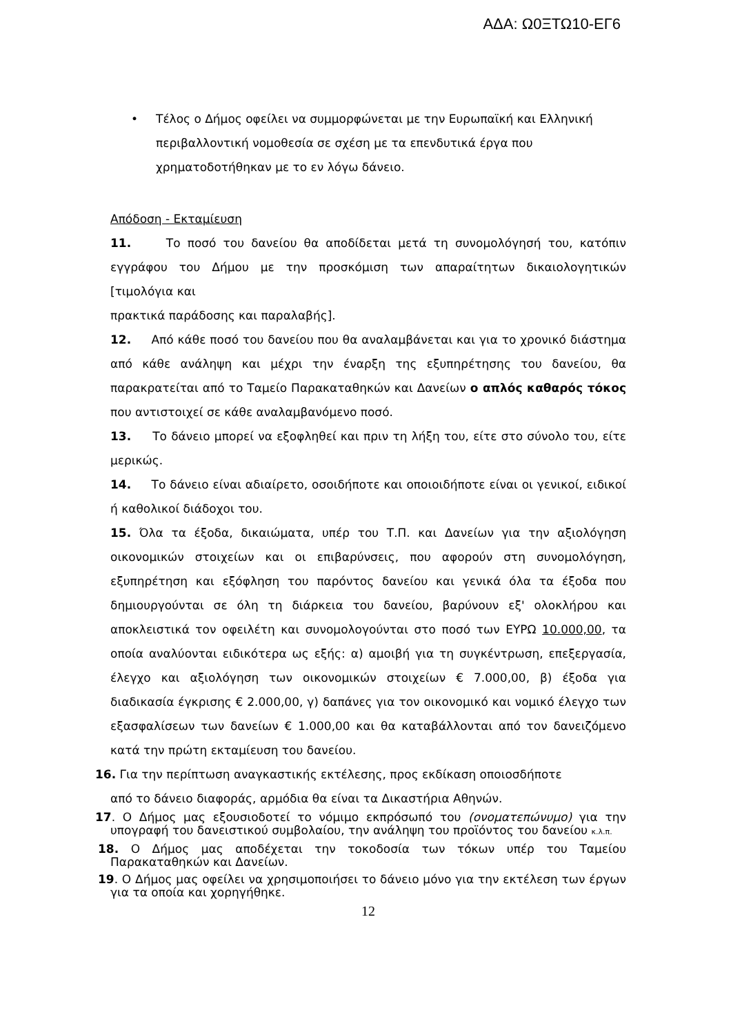ΑΔΑ: Ω0ΞΤΩ10-ΕΓ6
• Τέλος ο Δήμος οφείλει να συμμορφώνεται με την Ευρωπαϊκή και Ελληνική περιβαλλοντική νομοθεσία σε σχέση με τα επενδυτικά έργα που χρηματοδοτήθηκαν με το εν λόγω δάνειο.
Απόδοση - Εκταμίευση
11. Το ποσό του δανείου θα αποδίδεται μετά τη συνομολόγησή του, κατόπιν εγγράφου του Δήμου με την προσκόμιση των απαραίτητων δικαιολογητικών [τιμολόγια και
πρακτικά παράδοσης και παραλαβής].
12. Από κάθε ποσό του δανείου που θα αναλαμβάνεται και για το χρονικό διάστημα από κάθε ανάληψη και μέχρι την έναρξη της εξυπηρέτησης του δανείου, θα παρακρατείται από το Ταμείο Παρακαταθηκών και Δανείων ο απλός καθαρός τόκος που αντιστοιχεί σε κάθε αναλαμβανόμενο ποσό.
13. Το δάνειο μπορεί να εξοφληθεί και πριν τη λήξη του, είτε στο σύνολο του, είτε μερικώς.
14. Το δάνειο είναι αδιαίρετο, οσοιδήποτε και οποιοιδήποτε είναι οι γενικοί, ειδικοί ή καθολικοί διάδοχοι του.
15. Όλα τα έξοδα, δικαιώματα, υπέρ του Τ.Π. και Δανείων για την αξιολόγηση οικονομικών στοιχείων και οι επιβαρύνσεις, που αφορούν στη συνομολόγηση, εξυπηρέτηση και εξόφληση του παρόντος δανείου και γενικά όλα τα έξοδα που δημιουργούνται σε όλη τη διάρκεια του δανείου, βαρύνουν εξ' ολοκλήρου και αποκλειστικά τον οφειλέτη και συνομολογούνται στο ποσό των ΕΥΡΩ 10.000,00, τα οποία αναλύονται ειδικότερα ως εξής: α) αμοιβή για τη συγκέντρωση, επεξεργασία, έλεγχο και αξιολόγηση των οικονομικών στοιχείων € 7.000,00, β) έξοδα για διαδικασία έγκρισης € 2.000,00, γ) δαπάνες για τον οικονομικό και νομικό έλεγχο των εξασφαλίσεων των δανείων € 1.000,00 και θα καταβάλλονται από τον δανειζόμενο κατά την πρώτη εκταμίευση του δανείου.
16. Για την περίπτωση αναγκαστικής εκτέλεσης, προς εκδίκαση οποιοσδήποτε
από το δάνειο διαφοράς, αρμόδια θα είναι τα Δικαστήρια Αθηνών.
17. Ο Δήμος μας εξουσιοδοτεί το νόμιμο εκπρόσωπό του (ονοματεπώνυμο) για την υπογραφή του δανειστικού συμβολαίου, την ανάληψη του προϊόντος του δανείου κ.λ.π.
18. Ο Δήμος μας αποδέχεται την τοκοδοσία των τόκων υπέρ του Ταμείου Παρακαταθηκών και Δανείων.
19. Ο Δήμος μας οφείλει να χρησιμοποιήσει το δάνειο μόνο για την εκτέλεση των έργων για τα οποία και χορηγήθηκε.
12